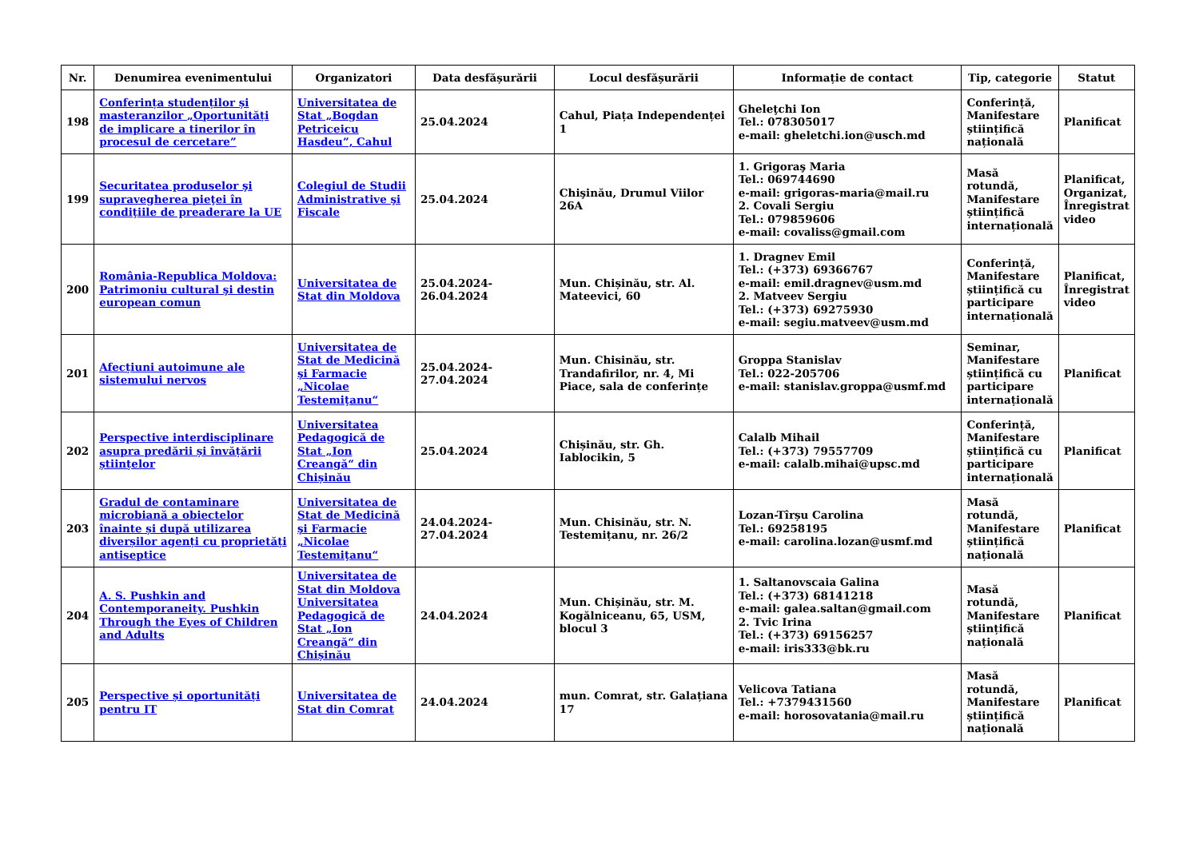| Nr. | Denumirea evenimentului | Organizatori | Data desfășurării | Locul desfășurării | Informație de contact | Tip, categorie | Statut |
| --- | --- | --- | --- | --- | --- | --- | --- |
| 198 | Conferința studenților și masteranzilor „Oportunități de implicare a tinerilor în procesul de cercetare” | Universitatea de Stat „Bogdan Petriceicu Hasdeu”, Cahul | 25.04.2024 | Cahul, Piața Independenței 1 | Gheleţchi Ion Tel.: 078305017 e-mail: gheletchi.ion@usch.md | Conferință, Manifestare științifică națională | Planificat |
| 199 | Securitatea produselor şi supravegherea pieţei în condiţiile de preaderare la UE | Colegiul de Studii Administrative şi Fiscale | 25.04.2024 | Chişinău, Drumul Viilor 26A | 1. Grigoraş Maria Tel.: 069744690 e-mail: grigoras-maria@mail.ru 2. Covali Sergiu Tel.: 079859606 e-mail: covaliss@gmail.com | Masă rotundă, Manifestare științifică internațională | Planificat, Organizat, Înregistrat video |
| 200 | România-Republica Moldova: Patrimoniu cultural şi destin european comun | Universitatea de Stat din Moldova | 25.04.2024-26.04.2024 | Mun. Chișinău, str. Al. Mateevici, 60 | 1. Dragnev Emil Tel.: (+373) 69366767 e-mail: emil.dragnev@usm.md 2. Matveev Sergiu Tel.: (+373) 69275930 e-mail: segiu.matveev@usm.md | Conferință, Manifestare științifică cu participare internațională | Planificat, Înregistrat video |
| 201 | Afecțiuni autoimune ale sistemului nervos | Universitatea de Stat de Medicină şi Farmacie „Nicolae Testemiţanu“ | 25.04.2024-27.04.2024 | Mun. Chisinău, str. Trandafirilor, nr. 4, Mi Piace, sala de conferințe | Groppa Stanislav Tel.: 022-205706 e-mail: stanislav.groppa@usmf.md | Seminar, Manifestare științifică cu participare internațională | Planificat |
| 202 | Perspective interdisciplinare asupra predării și învățării științelor | Universitatea Pedagogică de Stat „Ion Creangă“ din Chișinău | 25.04.2024 | Chișinău, str. Gh. Iablocikin, 5 | Calalb Mihail Tel.: (+373) 79557709 e-mail: calalb.mihai@upsc.md | Conferință, Manifestare științifică cu participare internațională | Planificat |
| 203 | Gradul de contaminare microbiană a obiectelor înainte și după utilizarea diverșilor agenți cu proprietăți antiseptice | Universitatea de Stat de Medicină şi Farmacie „Nicolae Testemiţanu“ | 24.04.2024-27.04.2024 | Mun. Chisinău, str. N. Testemițanu, nr. 26/2 | Lozan-Tîrșu Carolina Tel.: 69258195 e-mail: carolina.lozan@usmf.md | Masă rotundă, Manifestare științifică națională | Planificat |
| 204 | A. S. Pushkin and Contemporaneity. Pushkin Through the Eyes of Children and Adults | Universitatea de Stat din Moldova Universitatea Pedagogică de Stat „Ion Creangă“ din Chișinău | 24.04.2024 | Mun. Chișinău, str. M. Kogălniceanu, 65, USM, blocul 3 | 1. Saltanovscaia Galina Tel.: (+373) 68141218 e-mail: galea.saltan@gmail.com 2. Tvic Irina Tel.: (+373) 69156257 e-mail: iris333@bk.ru | Masă rotundă, Manifestare științifică națională | Planificat |
| 205 | Perspective și oportunități pentru IT | Universitatea de Stat din Comrat | 24.04.2024 | mun. Comrat, str. Galațiana 17 | Velicova Tatiana Tel.: +7379431560 e-mail: horosovatania@mail.ru | Masă rotundă, Manifestare științifică națională | Planificat |